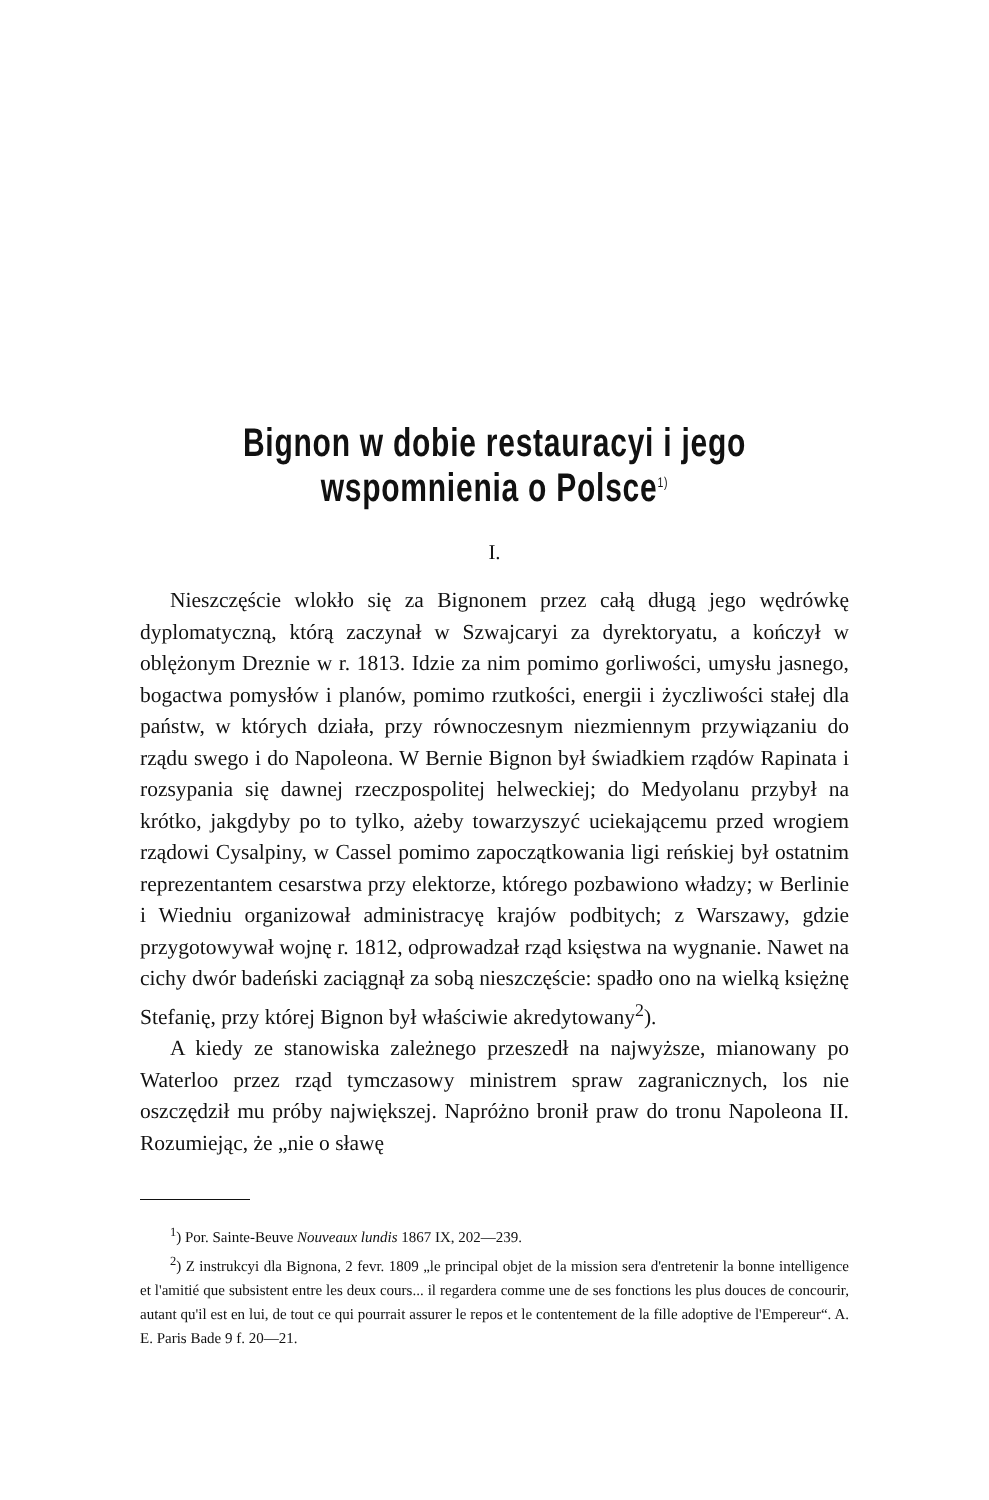Bignon w dobie restauracyi i jego wspomnienia o Polsce<sup>1)</sup>
I.
Nieszczęście wlokło się za Bignonem przez całą długą jego wędrówkę dyplomatyczną, którą zaczynał w Szwajcaryi za dyrektoryatu, a kończył w oblężonym Dreznie w r. 1813. Idzie za nim pomimo gorliwości, umysłu jasnego, bogactwa pomysłów i planów, pomimo rzutkości, energii i życzliwości stałej dla państw, w których działa, przy równoczesnym niezmiennym przywiązaniu do rządu swego i do Napoleona. W Bernie Bignon był świadkiem rządów Rapinata i rozsypania się dawnej rzeczpospolitej helweckiej; do Medyolanu przybył na krótko, jakgdyby po to tylko, ażeby towarzyszyć uciekającemu przed wrogiem rządowi Cysalpiny, w Cassel pomimo zapoczątkowania ligi reńskiej był ostatnim reprezentantem cesarstwa przy elektorze, którego pozbawiono władzy; w Berlinie i Wiedniu organizował administracyę krajów podbitych; z Warszawy, gdzie przygotowywał wojnę r. 1812, odprowadzał rząd księstwa na wygnanie. Nawet na cichy dwór badeński zaciągnął za sobą nieszczęście: spadło ono na wielką księżnę Stefanię, przy której Bignon był właściwie akredytowany<sup>2</sup>).
A kiedy ze stanowiska zależnego przeszedł na najwyższe, mianowany po Waterloo przez rząd tymczasowy ministrem spraw zagranicznych, los nie oszczędził mu próby największej. Napróżno bronił praw do tronu Napoleona II. Rozumiejąc, że „nie o sławę
<sup>1</sup>) Por. Sainte-Beuve Nouveaux lundis 1867 IX, 202—239.
<sup>2</sup>) Z instrukcyi dla Bignona, 2 fevr. 1809 „le principal objet de la mission sera d'entretenir la bonne intelligence et l'amitié que subsistent entre les deux cours... il regardera comme une de ses fonctions les plus douces de concourir, autant qu'il est en lui, de tout ce qui pourrait assurer le repos et le contentement de la fille adoptive de l'Empereur“. A. E. Paris Bade 9 f. 20—21.